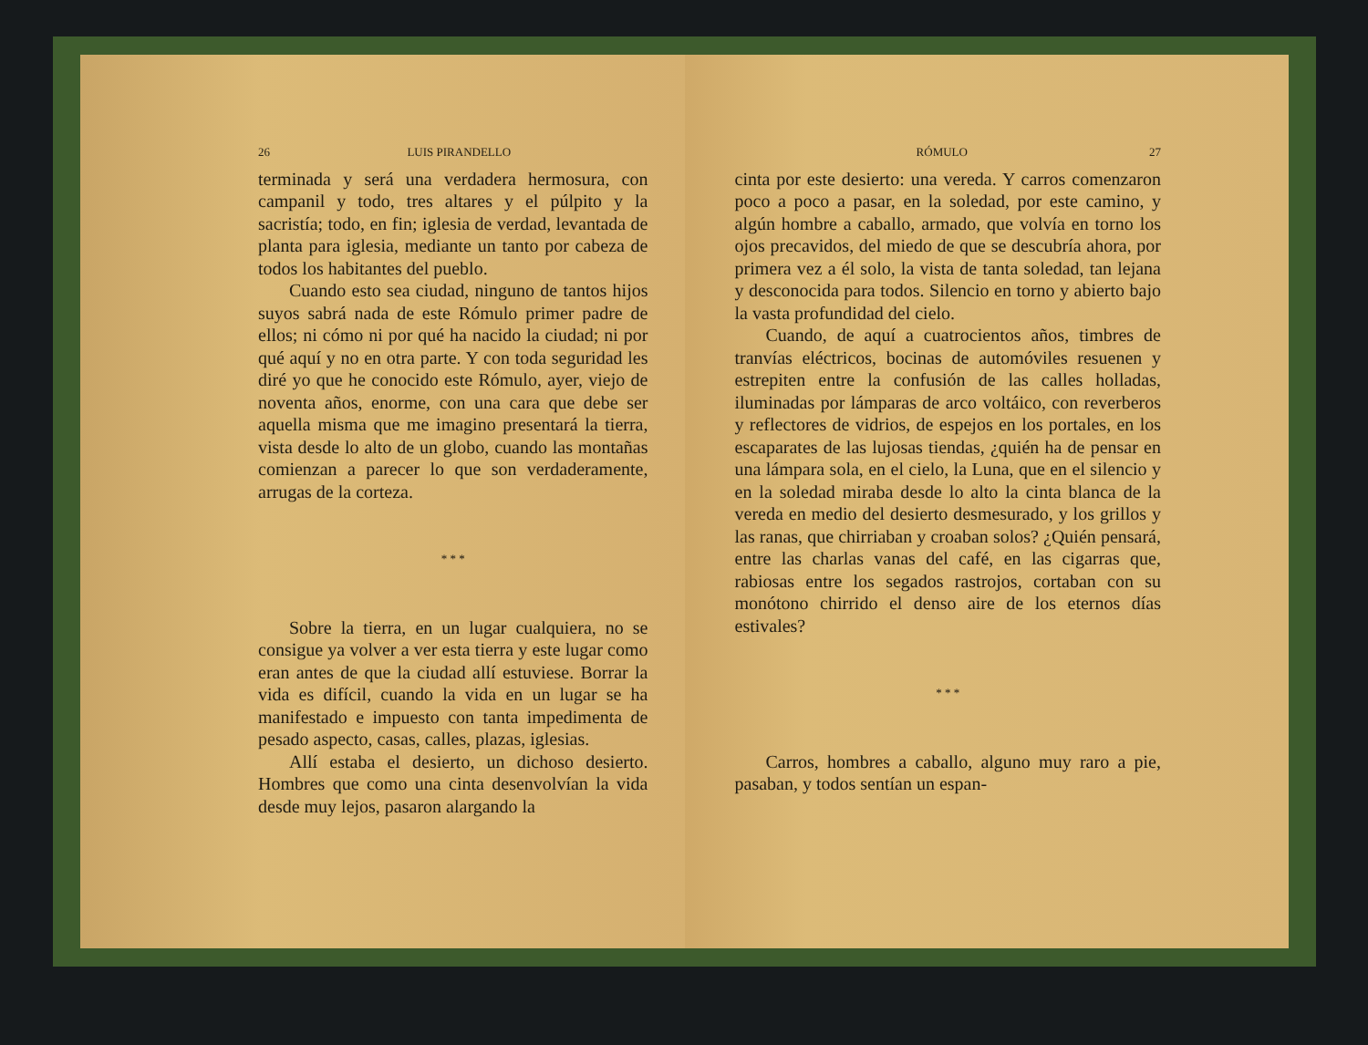26 LUIS PIRANDELLO
terminada y será una verdadera hermosura, con campanil y todo, tres altares y el púlpito y la sacristía; todo, en fin; iglesia de verdad, levantada de planta para iglesia, mediante un tanto por cabeza de todos los habitantes del pueblo.
Cuando esto sea ciudad, ninguno de tantos hijos suyos sabrá nada de este Rómulo primer padre de ellos; ni cómo ni por qué ha nacido la ciudad; ni por qué aquí y no en otra parte. Y con toda seguridad les diré yo que he conocido este Rómulo, ayer, viejo de noventa años, enorme, con una cara que debe ser aquella misma que me imagino presentará la tierra, vista desde lo alto de un globo, cuando las montañas comienzan a parecer lo que son verdaderamente, arrugas de la corteza.
* * *
Sobre la tierra, en un lugar cualquiera, no se consigue ya volver a ver esta tierra y este lugar como eran antes de que la ciudad allí estuviese. Borrar la vida es difícil, cuando la vida en un lugar se ha manifestado e impuesto con tanta impedimenta de pesado aspecto, casas, calles, plazas, iglesias.
Allí estaba el desierto, un dichoso desierto. Hombres que como una cinta desenvolvían la vida desde muy lejos, pasaron alargando la
RÓMULO 27
cinta por este desierto: una vereda. Y carros comenzaron poco a poco a pasar, en la soledad, por este camino, y algún hombre a caballo, armado, que volvía en torno los ojos precavidos, del miedo de que se descubría ahora, por primera vez a él solo, la vista de tanta soledad, tan lejana y desconocida para todos. Silencio en torno y abierto bajo la vasta profundidad del cielo.
Cuando, de aquí a cuatrocientos años, timbres de tranvías eléctricos, bocinas de automóviles resuenen y estrepiten entre la confusión de las calles holladas, iluminadas por lámparas de arco voltáico, con reverberos y reflectores de vidrios, de espejos en los portales, en los escaparates de las lujosas tiendas, ¿quién ha de pensar en una lámpara sola, en el cielo, la Luna, que en el silencio y en la soledad miraba desde lo alto la cinta blanca de la vereda en medio del desierto desmesurado, y los grillos y las ranas, que chirriaban y croaban solos? ¿Quién pensará, entre las charlas vanas del café, en las cigarras que, rabiosas entre los segados rastrojos, cortaban con su monótono chirrido el denso aire de los eternos días estivales?
* * *
Carros, hombres a caballo, alguno muy raro a pie, pasaban, y todos sentían un espan-